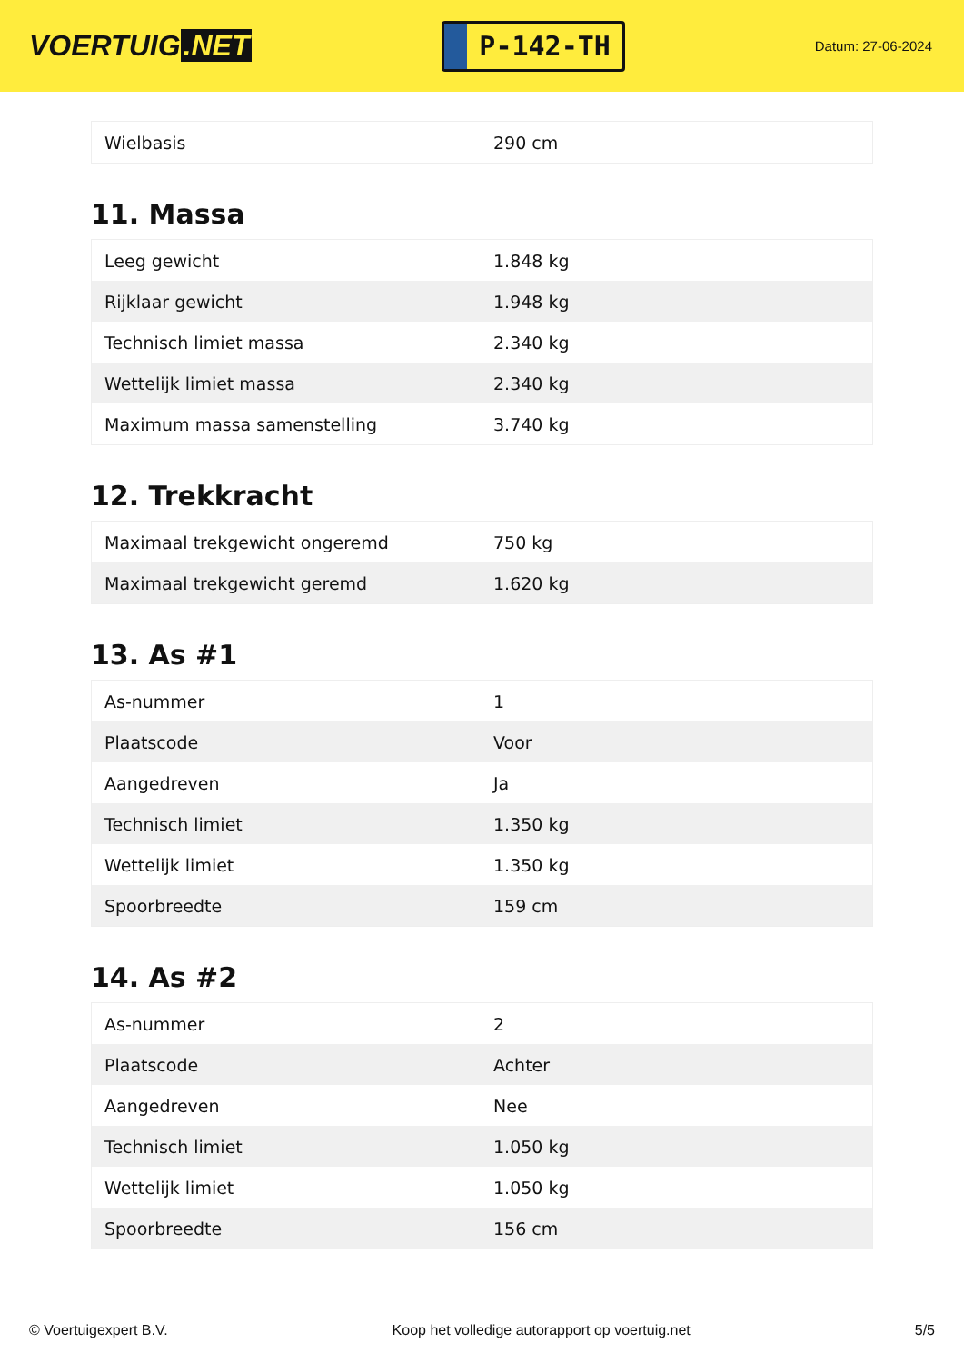VOERTUIG.NET
P-142-TH
Datum: 27-06-2024
| Wielbasis | 290 cm |
11. Massa
| Leeg gewicht | 1.848 kg |
| Rijklaar gewicht | 1.948 kg |
| Technisch limiet massa | 2.340 kg |
| Wettelijk limiet massa | 2.340 kg |
| Maximum massa samenstelling | 3.740 kg |
12. Trekkracht
| Maximaal trekgewicht ongeremd | 750 kg |
| Maximaal trekgewicht geremd | 1.620 kg |
13. As #1
| As-nummer | 1 |
| Plaatscode | Voor |
| Aangedreven | Ja |
| Technisch limiet | 1.350 kg |
| Wettelijk limiet | 1.350 kg |
| Spoorbreedte | 159 cm |
14. As #2
| As-nummer | 2 |
| Plaatscode | Achter |
| Aangedreven | Nee |
| Technisch limiet | 1.050 kg |
| Wettelijk limiet | 1.050 kg |
| Spoorbreedte | 156 cm |
© Voertuigexpert B.V. Koop het volledige autorapport op voertuig.net 5/5